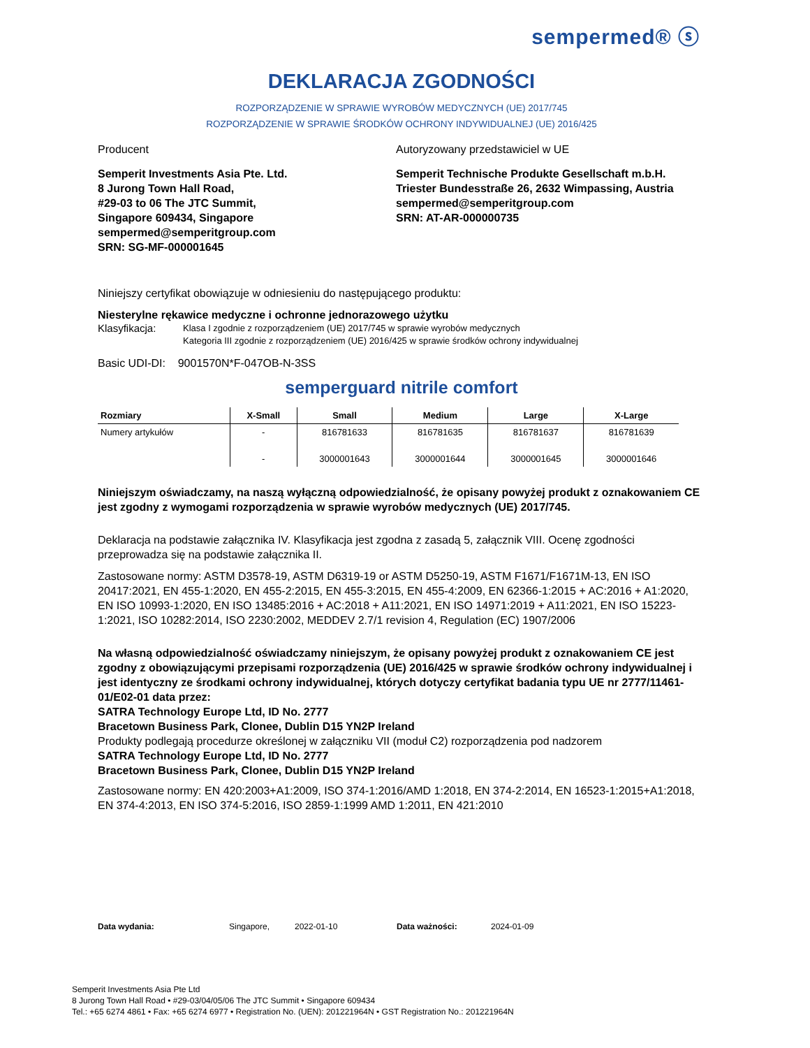sempermed® ⓢ
DEKLARACJA ZGODNOŚCI
ROZPORZĄDZENIE W SPRAWIE WYROBÓW MEDYCZNYCH (UE) 2017/745
ROZPORZĄDZENIE W SPRAWIE ŚRODKÓW OCHRONY INDYWIDUALNEJ (UE) 2016/425
Producent Autoryzowany przedstawiciel w UE
Semperit Investments Asia Pte. Ltd.
8 Jurong Town Hall Road,
#29-03 to 06 The JTC Summit,
Singapore 609434, Singapore
sempermed@semperitgroup.com
SRN: SG-MF-000001645
Semperit Technische Produkte Gesellschaft m.b.H.
Triester Bundesstraße 26, 2632 Wimpassing, Austria
sempermed@semperitgroup.com
SRN: AT-AR-000000735
Niniejszy certyfikat obowiązuje w odniesieniu do następującego produktu:
Niesterylne rękawice medyczne i ochronne jednorazowego użytku
Klasyfikacja: Klasa I zgodnie z rozporządzeniem (UE) 2017/745 w sprawie wyrobów medycznych
Kategoria III zgodnie z rozporządzeniem (UE) 2016/425 w sprawie środków ochrony indywidualnej
Basic UDI-DI: 9001570N*F-047OB-N-3SS
semperguard nitrile comfort
| Rozmiary | X-Small | Small | Medium | Large | X-Large |
| --- | --- | --- | --- | --- | --- |
| Numery artykułów | - | 816781633 | 816781635 | 816781637 | 816781639 |
| | - | 3000001643 | 3000001644 | 3000001645 | 3000001646 |
Niniejszym oświadczamy, na naszą wyłączną odpowiedzialność, że opisany powyżej produkt z oznakowaniem CE jest zgodny z wymogami rozporządzenia w sprawie wyrobów medycznych (UE) 2017/745.
Deklaracja na podstawie załącznika IV. Klasyfikacja jest zgodna z zasadą 5, załącznik VIII. Ocenę zgodności przeprowadza się na podstawie załącznika II.
Zastosowane normy: ASTM D3578-19, ASTM D6319-19 or ASTM D5250-19, ASTM F1671/F1671M-13, EN ISO 20417:2021, EN 455-1:2020, EN 455-2:2015, EN 455-3:2015, EN 455-4:2009, EN 62366-1:2015 + AC:2016 + A1:2020, EN ISO 10993-1:2020, EN ISO 13485:2016 + AC:2018 + A11:2021, EN ISO 14971:2019 + A11:2021, EN ISO 15223-1:2021, ISO 10282:2014, ISO 2230:2002, MEDDEV 2.7/1 revision 4, Regulation (EC) 1907/2006
Na własną odpowiedzialność oświadczamy niniejszym, że opisany powyżej produkt z oznakowaniem CE jest zgodny z obowiązującymi przepisami rozporządzenia (UE) 2016/425 w sprawie środków ochrony indywidualnej i jest identyczny ze środkami ochrony indywidualnej, których dotyczy certyfikat badania typu UE nr 2777/11461-01/E02-01 data przez:
SATRA Technology Europe Ltd, ID No. 2777
Bracetown Business Park, Clonee, Dublin D15 YN2P Ireland
Produkty podlegają procedurze określonej w załączniku VII (moduł C2) rozporządzenia pod nadzorem
SATRA Technology Europe Ltd, ID No. 2777
Bracetown Business Park, Clonee, Dublin D15 YN2P Ireland
Zastosowane normy: EN 420:2003+A1:2009, ISO 374-1:2016/AMD 1:2018, EN 374-2:2014, EN 16523-1:2015+A1:2018, EN 374-4:2013, EN ISO 374-5:2016, ISO 2859-1:1999 AMD 1:2011, EN 421:2010
Data wydania: Singapore, 2022-01-10 Data ważności: 2024-01-09
Semperit Investments Asia Pte Ltd
8 Jurong Town Hall Road • #29-03/04/05/06 The JTC Summit • Singapore 609434
Tel.: +65 6274 4861 • Fax: +65 6274 6977 • Registration No. (UEN): 201221964N • GST Registration No.: 201221964N